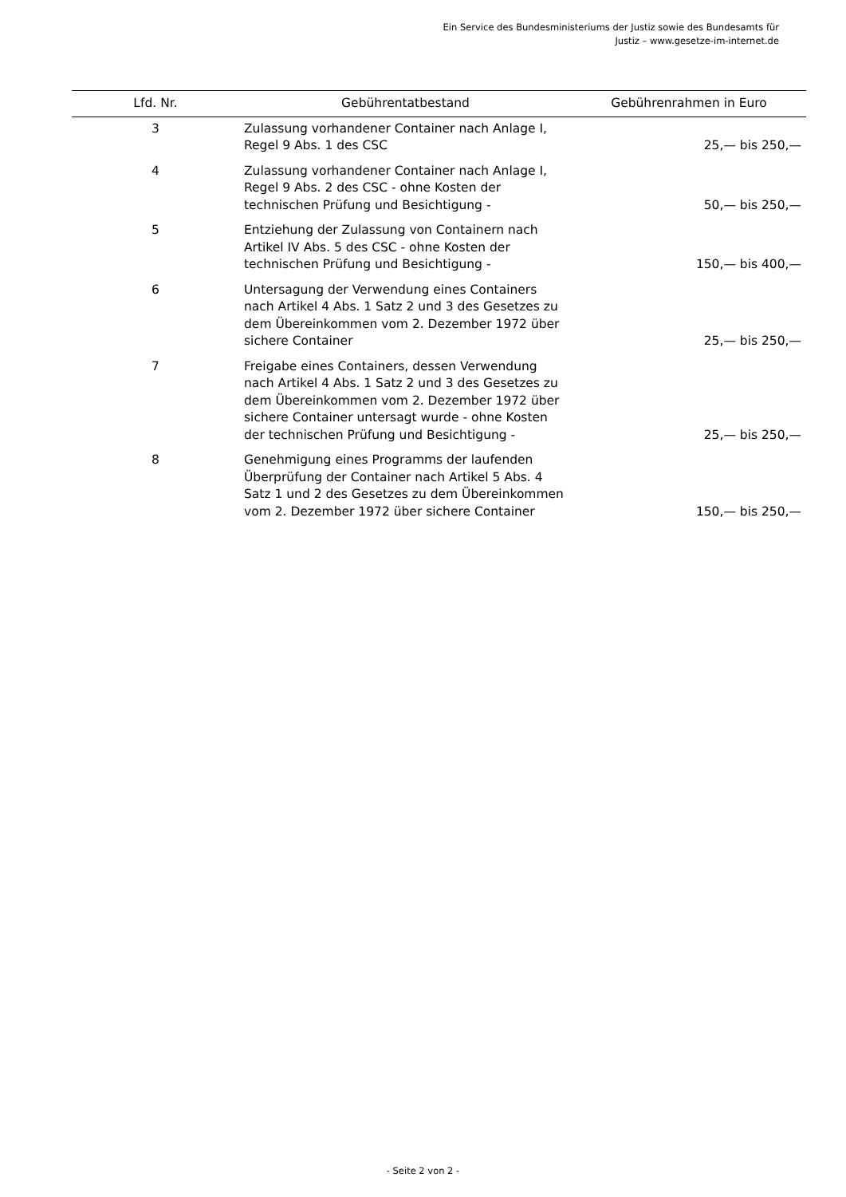Ein Service des Bundesministeriums der Justiz sowie des Bundesamts für
Justiz – www.gesetze-im-internet.de
| Lfd. Nr. | Gebührentatbestand | Gebührenrahmen in Euro |
| --- | --- | --- |
| 3 | Zulassung vorhandener Container nach Anlage I, Regel 9 Abs. 1 des CSC | 25,— bis 250,— |
| 4 | Zulassung vorhandener Container nach Anlage I, Regel 9 Abs. 2 des CSC - ohne Kosten der technischen Prüfung und Besichtigung - | 50,— bis 250,— |
| 5 | Entziehung der Zulassung von Containern nach Artikel IV Abs. 5 des CSC - ohne Kosten der technischen Prüfung und Besichtigung - | 150,— bis 400,— |
| 6 | Untersagung der Verwendung eines Containers nach Artikel 4 Abs. 1 Satz 2 und 3 des Gesetzes zu dem Übereinkommen vom 2. Dezember 1972 über sichere Container | 25,— bis 250,— |
| 7 | Freigabe eines Containers, dessen Verwendung nach Artikel 4 Abs. 1 Satz 2 und 3 des Gesetzes zu dem Übereinkommen vom 2. Dezember 1972 über sichere Container untersagt wurde - ohne Kosten der technischen Prüfung und Besichtigung - | 25,— bis 250,— |
| 8 | Genehmigung eines Programms der laufenden Überprüfung der Container nach Artikel 5 Abs. 4 Satz 1 und 2 des Gesetzes zu dem Übereinkommen vom 2. Dezember 1972 über sichere Container | 150,— bis 250,— |
- Seite 2 von 2 -